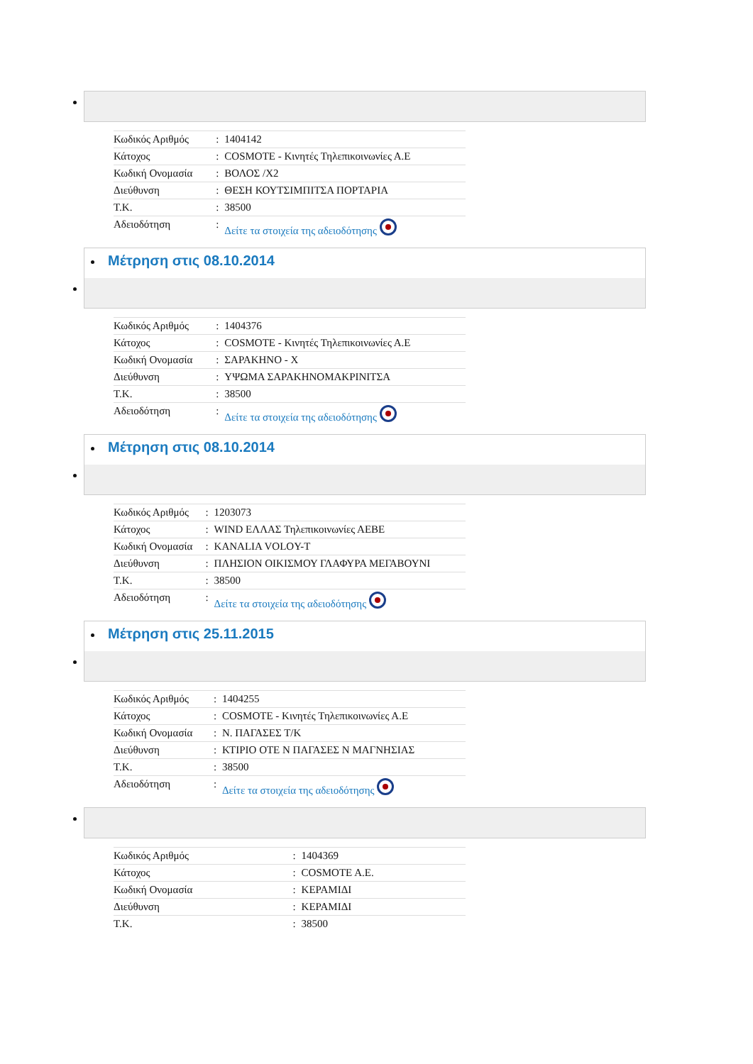| Κωδικός Αριθμός | : | 1404142 |
| Κάτοχος | : | COSMOTE - Κινητές Τηλεπικοινωνίες Α.Ε |
| Κωδική Ονομασία | : | ΒΟΛΟΣ /Χ2 |
| Διεύθυνση | : | ΘΕΣΗ ΚΟΥΤΣΙΜΠΙΤΣΑ ΠΟΡΤΑΡΙΑ |
| Τ.Κ. | : | 38500 |
| Αδειοδότηση | : | Δείτε τα στοιχεία της αδειοδότησης |
Μέτρηση στις 08.10.2014
| Κωδικός Αριθμός | : | 1404376 |
| Κάτοχος | : | COSMOTE - Κινητές Τηλεπικοινωνίες Α.Ε |
| Κωδική Ονομασία | : | ΣΑΡΑΚΗΝΟ - Χ |
| Διεύθυνση | : | ΥΨΩΜΑ ΣΑΡΑΚΗΝΟΜΑΚΡΙΝΙΤΣΑ |
| Τ.Κ. | : | 38500 |
| Αδειοδότηση | : | Δείτε τα στοιχεία της αδειοδότησης |
Μέτρηση στις 08.10.2014
| Κωδικός Αριθμός | : | 1203073 |
| Κάτοχος | : | WIND ΕΛΛΑΣ Τηλεπικοινωνίες ΑΕΒΕ |
| Κωδική Ονομασία | : | KANALIA VOLOY-T |
| Διεύθυνση | : | ΠΛΗΣΙΟΝ ΟΙΚΙΣΜΟΥ ΓΛΑΦΥΡΑ ΜΕΓΑΒΟΥΝΙ |
| Τ.Κ. | : | 38500 |
| Αδειοδότηση | : | Δείτε τα στοιχεία της αδειοδότησης |
Μέτρηση στις 25.11.2015
| Κωδικός Αριθμός | : | 1404255 |
| Κάτοχος | : | COSMOTE - Κινητές Τηλεπικοινωνίες Α.Ε |
| Κωδική Ονομασία | : | Ν. ΠΑΓΑΣΕΣ Τ/Κ |
| Διεύθυνση | : | ΚΤΙΡΙΟ ΟΤΕ Ν ΠΑΓΑΣΕΣ Ν ΜΑΓΝΗΣΙΑΣ |
| Τ.Κ. | : | 38500 |
| Αδειοδότηση | : | Δείτε τα στοιχεία της αδειοδότησης |
| Κωδικός Αριθμός | : | 1404369 |
| Κάτοχος | : | COSMOTE A.E. |
| Κωδική Ονομασία | : | ΚΕΡΑΜΙΔΙ |
| Διεύθυνση | : | ΚΕΡΑΜΙΔΙ |
| Τ.Κ. | : | 38500 |